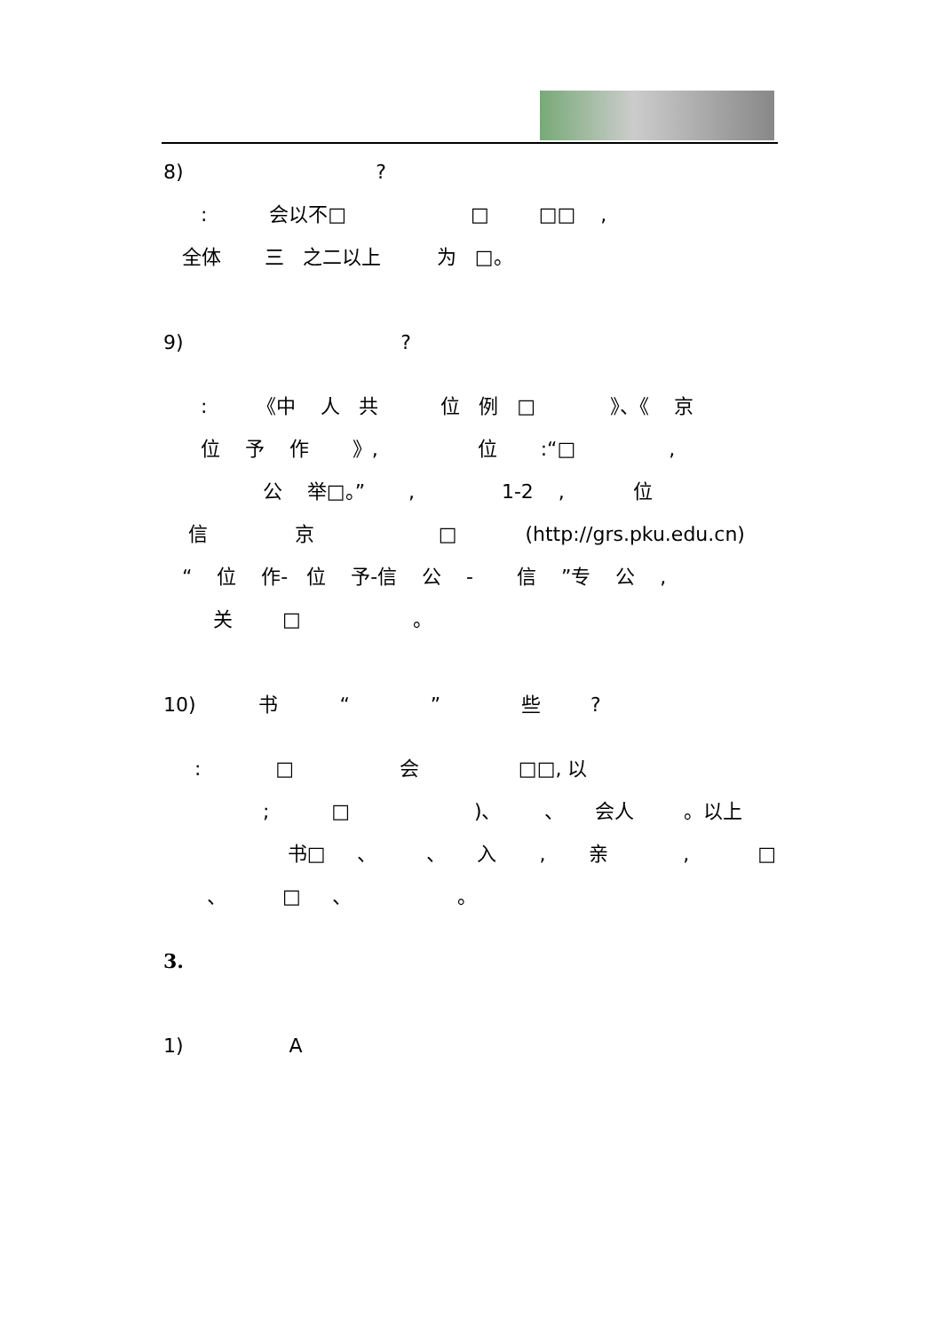8) ?
: 会以不□ □ □□ ,
全体 三 之二以上 为 □。
9) ?
: 《中 人 共 位 例 □ 》、《 京
位 予 作 》, 位 :“□ ,
公 举□。” , 1-2 , 位
信 京 □ (http://grs.pku.edu.cn)
“ 位 作- 位 予-信 公 - 信 ”专 公 ,
关 □ 。
10) 书 “ ” 些 ?
: □ 会 □□, 以
; □ )、 、 会人 。以上
书□ 、 、 入 , 亲 , □
、 □ 、 。
3.
1) A